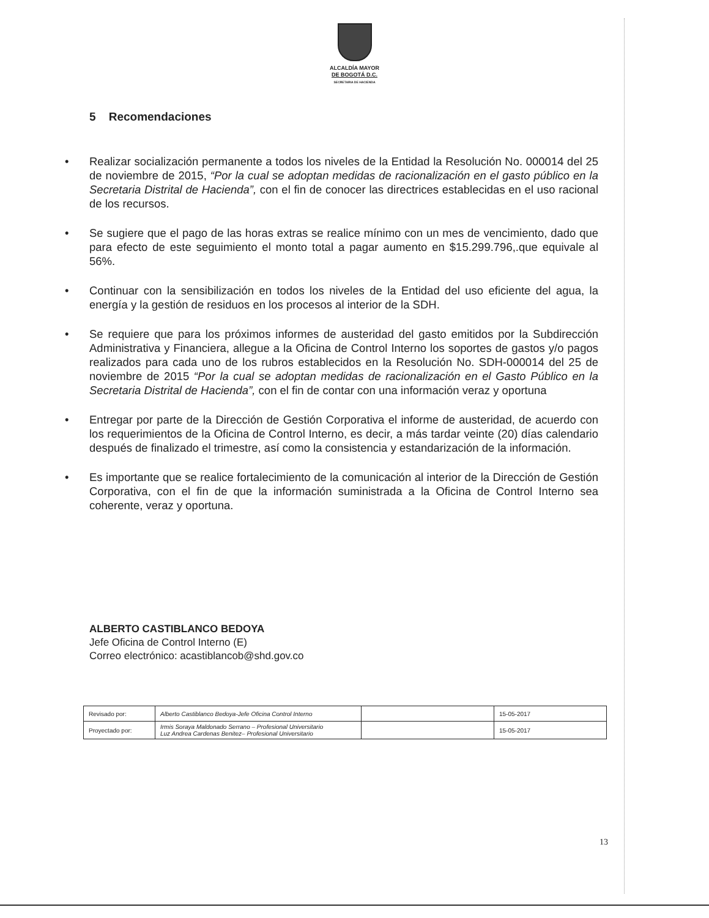ALCALDÍA MAYOR
DE BOGOTÁ D.C.
SECRETARIA DE HACIENDA
5 Recomendaciones
• Realizar socialización permanente a todos los niveles de la Entidad la Resolución No. 000014 del 25 de noviembre de 2015, “Por la cual se adoptan medidas de racionalización en el gasto público en la Secretaria Distrital de Hacienda”, con el fin de conocer las directrices establecidas en el uso racional de los recursos.
• Se sugiere que el pago de las horas extras se realice mínimo con un mes de vencimiento, dado que para efecto de este seguimiento el monto total a pagar aumento en $15.299.796,.que equivale al 56%.
• Continuar con la sensibilización en todos los niveles de la Entidad del uso eficiente del agua, la energía y la gestión de residuos en los procesos al interior de la SDH.
• Se requiere que para los próximos informes de austeridad del gasto emitidos por la Subdirección Administrativa y Financiera, allegue a la Oficina de Control Interno los soportes de gastos y/o pagos realizados para cada uno de los rubros establecidos en la Resolución No. SDH-000014 del 25 de noviembre de 2015 “Por la cual se adoptan medidas de racionalización en el Gasto Público en la Secretaria Distrital de Hacienda”, con el fin de contar con una información veraz y oportuna
• Entregar por parte de la Dirección de Gestión Corporativa el informe de austeridad, de acuerdo con los requerimientos de la Oficina de Control Interno, es decir, a más tardar veinte (20) días calendario después de finalizado el trimestre, así como la consistencia y estandarización de la información.
• Es importante que se realice fortalecimiento de la comunicación al interior de la Dirección de Gestión Corporativa, con el fin de que la información suministrada a la Oficina de Control Interno sea coherente, veraz y oportuna.
ALBERTO CASTIBLANCO BEDOYA
Jefe Oficina de Control Interno (E)
Correo electrónico: acastiblancob@shd.gov.co
| Revisado por: | Alberto Castiblanco Bedoya-Jefe Oficina Control Interno | | 15-05-2017 |
| Proyectado por: | Irmis Soraya Maldonado Serrano – Profesional Universitario Luz Andrea Cardenas Benitez– Profesional Universitario | | 15-05-2017 |
13